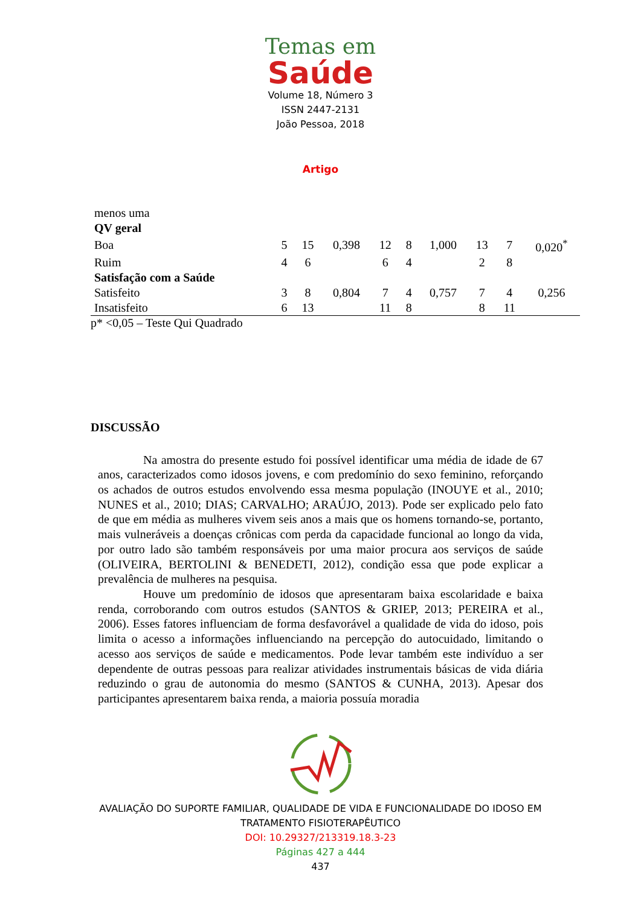Temas em
Saúde
Volume 18, Número 3
ISSN 2447-2131
João Pessoa, 2018
Artigo
| menos uma | | | | | | | | | |
| QV geral | | | | | | | | | |
| Boa | 5 | 15 | 0,398 | 12 | 8 | 1,000 | 13 | 7 | 0,020<sup>*</sup> |
| Ruim | 4 | 6 | | 6 | 4 | | 2 | 8 | |
| Satisfação com a Saúde | | | | | | | | | |
| Satisfeito | 3 | 8 | 0,804 | 7 | 4 | 0,757 | 7 | 4 | 0,256 |
| Insatisfeito | 6 | 13 | | 11 | 8 | | 8 | 11 | |
p* <0,05 – Teste Qui Quadrado
DISCUSSÃO
Na amostra do presente estudo foi possível identificar uma média de idade de 67 anos, caracterizados como idosos jovens, e com predomínio do sexo feminino, reforçando os achados de outros estudos envolvendo essa mesma população (INOUYE et al., 2010; NUNES et al., 2010; DIAS; CARVALHO; ARAÚJO, 2013). Pode ser explicado pelo fato de que em média as mulheres vivem seis anos a mais que os homens tornando-se, portanto, mais vulneráveis a doenças crônicas com perda da capacidade funcional ao longo da vida, por outro lado são também responsáveis por uma maior procura aos serviços de saúde (OLIVEIRA, BERTOLINI & BENEDETI, 2012), condição essa que pode explicar a prevalência de mulheres na pesquisa.
Houve um predomínio de idosos que apresentaram baixa escolaridade e baixa renda, corroborando com outros estudos (SANTOS & GRIEP, 2013; PEREIRA et al., 2006). Esses fatores influenciam de forma desfavorável a qualidade de vida do idoso, pois limita o acesso a informações influenciando na percepção do autocuidado, limitando o acesso aos serviços de saúde e medicamentos. Pode levar também este indivíduo a ser dependente de outras pessoas para realizar atividades instrumentais básicas de vida diária reduzindo o grau de autonomia do mesmo (SANTOS & CUNHA, 2013). Apesar dos participantes apresentarem baixa renda, a maioria possuía moradia
AVALIAÇÃO DO SUPORTE FAMILIAR, QUALIDADE DE VIDA E FUNCIONALIDADE DO IDOSO EM
TRATAMENTO FISIOTERAPÊUTICO
DOI: 10.29327/213319.18.3-23
Páginas 427 a 444
437